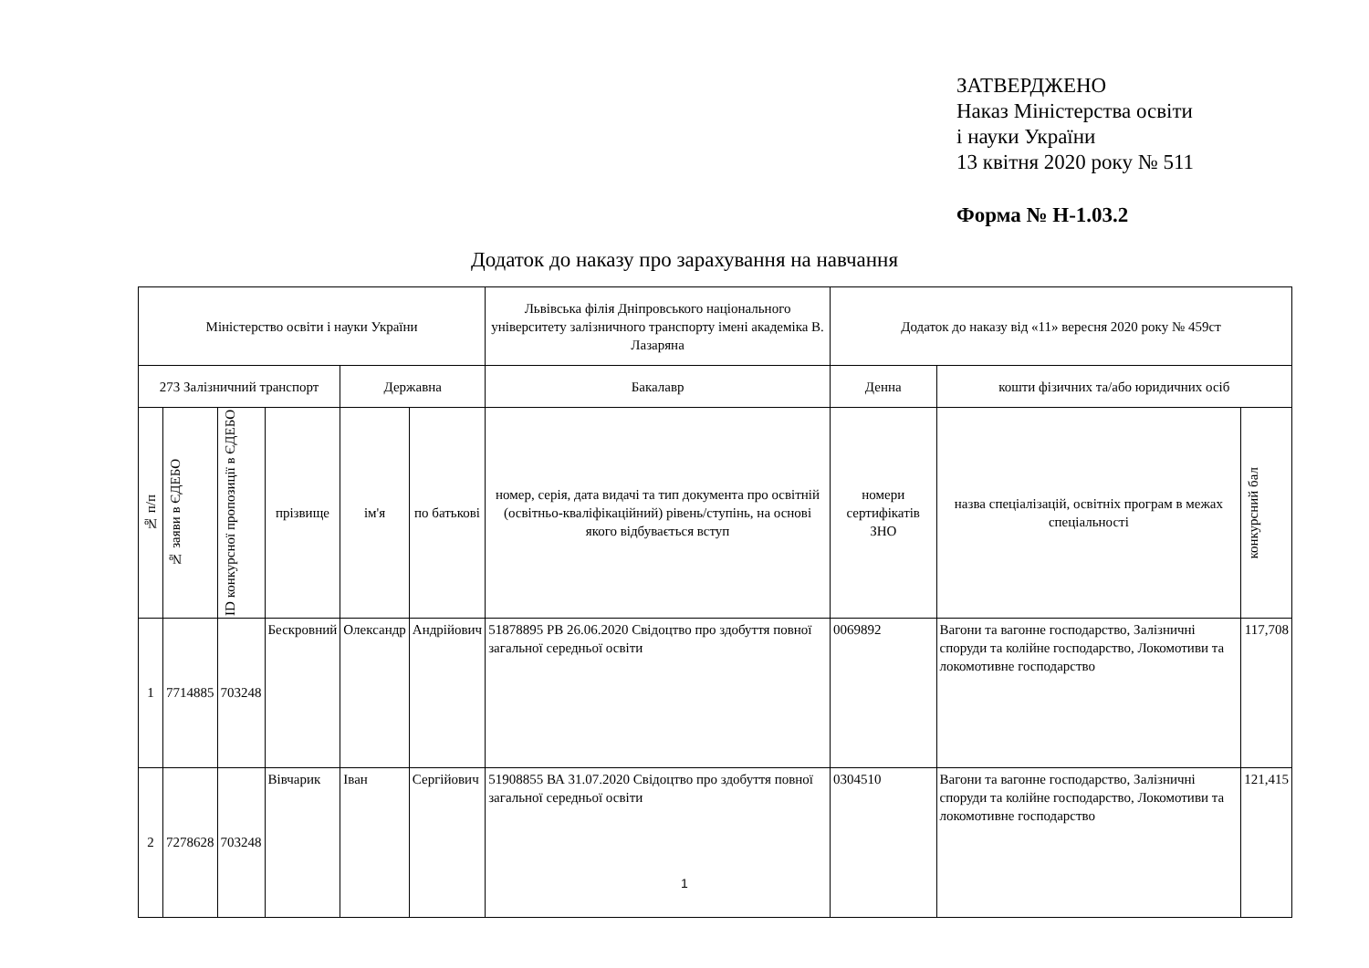ЗАТВЕРДЖЕНО
Наказ Міністерства освіти
і науки України
13 квітня 2020 року № 511
Форма № Н-1.03.2
Додаток до наказу про зарахування на навчання
| Міністерство освіти і науки України | | | | | | Львівська філія Дніпровського національного університету залізничного транспорту імені академіка В. Лазаряна | Додаток до наказу від «11» вересня 2020 року № 459ст | | |
| 273 Залізничний транспорт | | | | Державна | | Бакалавр | Денна | кошти фізичних та/або юридичних осіб | |
| № п/п | № заяви в ЄДЕБО | ID конкурсної пропозиції в ЄДЕБО | прізвище | ім'я | по батькові | номер, серія, дата видачі та тип документа про освітній (освітньо-кваліфікаційний) рівень/ступінь, на основі якого відбувається вступ | номери сертифікатів ЗНО | назва спеціалізацій, освітніх програм в межах спеціальності | конкурсний бал |
| 1 | 7714885 | 703248 | Бескровний | Олександр | Андрійович | 51878895 РВ 26.06.2020 Свідоцтво про здобуття повної загальної середньої освіти | 0069892 | Вагони та вагонне господарство, Залізничні споруди та колійне господарство, Локомотиви та локомотивне господарство | 117,708 |
| 2 | 7278628 | 703248 | Вівчарик | Іван | Сергійович | 51908855 ВА 31.07.2020 Свідоцтво про здобуття повної загальної середньої освіти | 0304510 | Вагони та вагонне господарство, Залізничні споруди та колійне господарство, Локомотиви та локомотивне господарство | 121,415 |
1